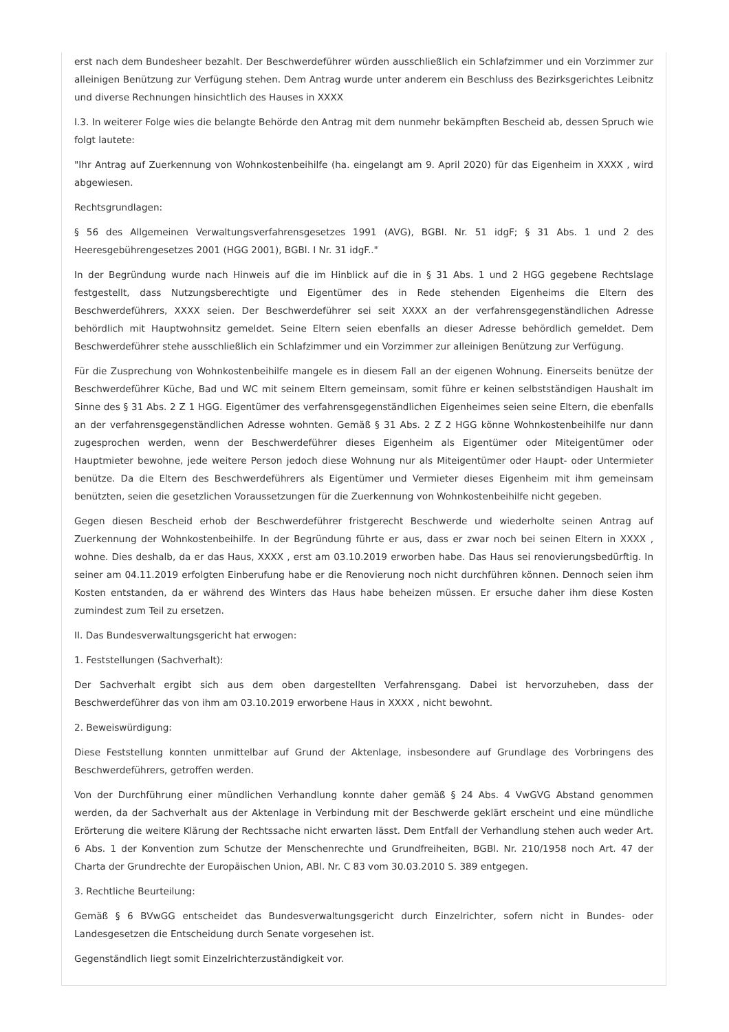erst nach dem Bundesheer bezahlt. Der Beschwerdeführer würden ausschließlich ein Schlafzimmer und ein Vorzimmer zur alleinigen Benützung zur Verfügung stehen. Dem Antrag wurde unter anderem ein Beschluss des Bezirksgerichtes Leibnitz und diverse Rechnungen hinsichtlich des Hauses in XXXX
I.3. In weiterer Folge wies die belangte Behörde den Antrag mit dem nunmehr bekämpften Bescheid ab, dessen Spruch wie folgt lautete:
"Ihr Antrag auf Zuerkennung von Wohnkostenbeihilfe (ha. eingelangt am 9. April 2020) für das Eigenheim in XXXX , wird abgewiesen.
Rechtsgrundlagen:
§ 56 des Allgemeinen Verwaltungsverfahrensgesetzes 1991 (AVG), BGBl. Nr. 51 idgF; § 31 Abs. 1 und 2 des Heeresgebührengesetzes 2001 (HGG 2001), BGBl. I Nr. 31 idgF.."
In der Begründung wurde nach Hinweis auf die im Hinblick auf die in § 31 Abs. 1 und 2 HGG gegebene Rechtslage festgestellt, dass Nutzungsberechtigte und Eigentümer des in Rede stehenden Eigenheims die Eltern des Beschwerdeführers, XXXX seien. Der Beschwerdeführer sei seit XXXX an der verfahrensgegenständlichen Adresse behördlich mit Hauptwohnsitz gemeldet. Seine Eltern seien ebenfalls an dieser Adresse behördlich gemeldet. Dem Beschwerdeführer stehe ausschließlich ein Schlafzimmer und ein Vorzimmer zur alleinigen Benützung zur Verfügung.
Für die Zusprechung von Wohnkostenbeihilfe mangele es in diesem Fall an der eigenen Wohnung. Einerseits benütze der Beschwerdeführer Küche, Bad und WC mit seinem Eltern gemeinsam, somit führe er keinen selbstständigen Haushalt im Sinne des § 31 Abs. 2 Z 1 HGG. Eigentümer des verfahrensgegenständlichen Eigenheimes seien seine Eltern, die ebenfalls an der verfahrensgegenständlichen Adresse wohnten. Gemäß § 31 Abs. 2 Z 2 HGG könne Wohnkostenbeihilfe nur dann zugesprochen werden, wenn der Beschwerdeführer dieses Eigenheim als Eigentümer oder Miteigentümer oder Hauptmieter bewohne, jede weitere Person jedoch diese Wohnung nur als Miteigentümer oder Haupt- oder Untermieter benütze. Da die Eltern des Beschwerdeführers als Eigentümer und Vermieter dieses Eigenheim mit ihm gemeinsam benützten, seien die gesetzlichen Voraussetzungen für die Zuerkennung von Wohnkostenbeihilfe nicht gegeben.
Gegen diesen Bescheid erhob der Beschwerdeführer fristgerecht Beschwerde und wiederholte seinen Antrag auf Zuerkennung der Wohnkostenbeihilfe. In der Begründung führte er aus, dass er zwar noch bei seinen Eltern in XXXX , wohne. Dies deshalb, da er das Haus, XXXX , erst am 03.10.2019 erworben habe. Das Haus sei renovierungsbedürftig. In seiner am 04.11.2019 erfolgten Einberufung habe er die Renovierung noch nicht durchführen können. Dennoch seien ihm Kosten entstanden, da er während des Winters das Haus habe beheizen müssen. Er ersuche daher ihm diese Kosten zumindest zum Teil zu ersetzen.
II. Das Bundesverwaltungsgericht hat erwogen:
1. Feststellungen (Sachverhalt):
Der Sachverhalt ergibt sich aus dem oben dargestellten Verfahrensgang. Dabei ist hervorzuheben, dass der Beschwerdeführer das von ihm am 03.10.2019 erworbene Haus in XXXX , nicht bewohnt.
2. Beweiswürdigung:
Diese Feststellung konnten unmittelbar auf Grund der Aktenlage, insbesondere auf Grundlage des Vorbringens des Beschwerdeführers, getroffen werden.
Von der Durchführung einer mündlichen Verhandlung konnte daher gemäß § 24 Abs. 4 VwGVG Abstand genommen werden, da der Sachverhalt aus der Aktenlage in Verbindung mit der Beschwerde geklärt erscheint und eine mündliche Erörterung die weitere Klärung der Rechtssache nicht erwarten lässt. Dem Entfall der Verhandlung stehen auch weder Art. 6 Abs. 1 der Konvention zum Schutze der Menschenrechte und Grundfreiheiten, BGBl. Nr. 210/1958 noch Art. 47 der Charta der Grundrechte der Europäischen Union, ABl. Nr. C 83 vom 30.03.2010 S. 389 entgegen.
3. Rechtliche Beurteilung:
Gemäß § 6 BVwGG entscheidet das Bundesverwaltungsgericht durch Einzelrichter, sofern nicht in Bundes- oder Landesgesetzen die Entscheidung durch Senate vorgesehen ist.
Gegenständlich liegt somit Einzelrichterzuständigkeit vor.